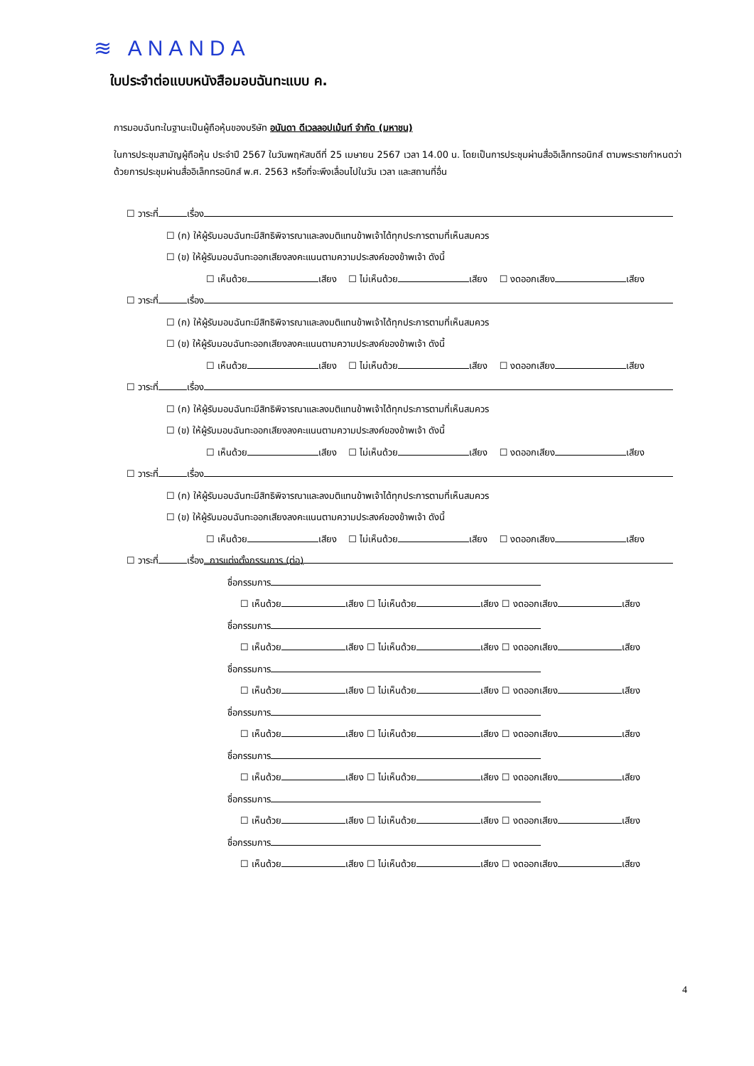≋ ANANDA
ใบประจำต่อแบบหนังสือมอบฉันทะแบบ ค.
การมอบฉันทะในฐานะเป็นผู้ถือหุ้นของบริษัท อนันดา ดีเวลลอปเม้นท์ จำกัด (มหาชน)
ในการประชุมสามัญผู้ถือหุ้น ประจำปี 2567 ในวันพฤหัสบดีที่ 25 เมษายน 2567 เวลา 14.00 น. โดยเป็นการประชุมผ่านสื่ออิเล็กทรอนิกส์ ตามพระราชกำหนดว่าด้วยการประชุมผ่านสื่ออิเล็กทรอนิกส์ พ.ศ. 2563 หรือที่จะพึงเลื่อนไปในวัน เวลา และสถานที่อื่น
☐ วาระที่ เรื่อง
☐ (ก) ให้ผู้รับมอบฉันทะมีสิทธิพิจารณาและลงมติแทนข้าพเจ้าได้ทุกประการตามที่เห็นสมควร
☐ (ข) ให้ผู้รับมอบฉันทะออกเสียงลงคะแนนตามความประสงค์ของข้าพเจ้า ดังนี้
☐ เห็นด้วย เสียง ☐ ไม่เห็นด้วย เสียง ☐ งดออกเสียง เสียง
☐ วาระที่ เรื่อง
☐ (ก) ให้ผู้รับมอบฉันทะมีสิทธิพิจารณาและลงมติแทนข้าพเจ้าได้ทุกประการตามที่เห็นสมควร
☐ (ข) ให้ผู้รับมอบฉันทะออกเสียงลงคะแนนตามความประสงค์ของข้าพเจ้า ดังนี้
☐ เห็นด้วย เสียง ☐ ไม่เห็นด้วย เสียง ☐ งดออกเสียง เสียง
☐ วาระที่ เรื่อง
☐ (ก) ให้ผู้รับมอบฉันทะมีสิทธิพิจารณาและลงมติแทนข้าพเจ้าได้ทุกประการตามที่เห็นสมควร
☐ (ข) ให้ผู้รับมอบฉันทะออกเสียงลงคะแนนตามความประสงค์ของข้าพเจ้า ดังนี้
☐ เห็นด้วย เสียง ☐ ไม่เห็นด้วย เสียง ☐ งดออกเสียง เสียง
☐ วาระที่ เรื่อง
☐ (ก) ให้ผู้รับมอบฉันทะมีสิทธิพิจารณาและลงมติแทนข้าพเจ้าได้ทุกประการตามที่เห็นสมควร
☐ (ข) ให้ผู้รับมอบฉันทะออกเสียงลงคะแนนตามความประสงค์ของข้าพเจ้า ดังนี้
☐ เห็นด้วย เสียง ☐ ไม่เห็นด้วย เสียง ☐ งดออกเสียง เสียง
☐ วาระที่ เรื่อง การแต่งตั้งกรรมการ (ต่อ)
ชื่อกรรมการ
☐ เห็นด้วย เสียง ☐ ไม่เห็นด้วย เสียง ☐ งดออกเสียง เสียง
ชื่อกรรมการ
☐ เห็นด้วย เสียง ☐ ไม่เห็นด้วย เสียง ☐ งดออกเสียง เสียง
ชื่อกรรมการ
☐ เห็นด้วย เสียง ☐ ไม่เห็นด้วย เสียง ☐ งดออกเสียง เสียง
ชื่อกรรมการ
☐ เห็นด้วย เสียง ☐ ไม่เห็นด้วย เสียง ☐ งดออกเสียง เสียง
ชื่อกรรมการ
☐ เห็นด้วย เสียง ☐ ไม่เห็นด้วย เสียง ☐ งดออกเสียง เสียง
ชื่อกรรมการ
☐ เห็นด้วย เสียง ☐ ไม่เห็นด้วย เสียง ☐ งดออกเสียง เสียง
ชื่อกรรมการ
☐ เห็นด้วย เสียง ☐ ไม่เห็นด้วย เสียง ☐ งดออกเสียง เสียง
4